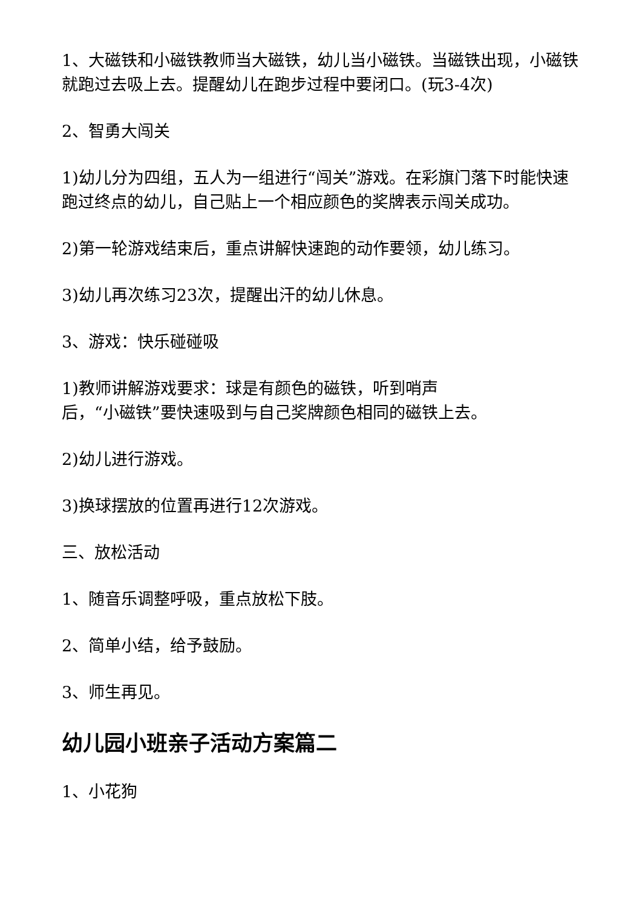1、大磁铁和小磁铁教师当大磁铁，幼儿当小磁铁。当磁铁出现，小磁铁就跑过去吸上去。提醒幼儿在跑步过程中要闭口。(玩3-4次)
2、智勇大闯关
1)幼儿分为四组，五人为一组进行“闯关”游戏。在彩旗门落下时能快速跑过终点的幼儿，自己贴上一个相应颜色的奖牌表示闯关成功。
2)第一轮游戏结束后，重点讲解快速跑的动作要领，幼儿练习。
3)幼儿再次练习23次，提醒出汗的幼儿休息。
3、游戏：快乐碰碰吸
1)教师讲解游戏要求：球是有颜色的磁铁，听到哨声
后，“小磁铁”要快速吸到与自己奖牌颜色相同的磁铁上去。
2)幼儿进行游戏。
3)换球摆放的位置再进行12次游戏。
三、放松活动
1、随音乐调整呼吸，重点放松下肢。
2、简单小结，给予鼓励。
3、师生再见。
幼儿园小班亲子活动方案篇二
1、小花狗